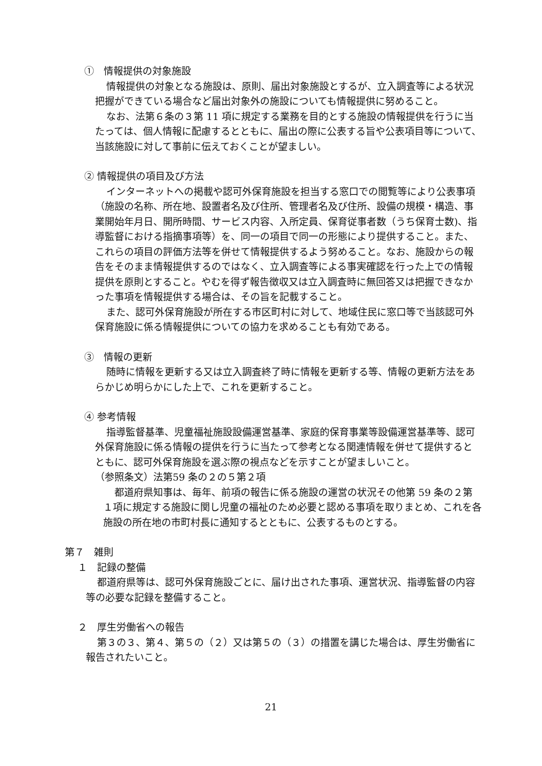①　情報提供の対象施設
情報提供の対象となる施設は、原則、届出対象施設とするが、立入調査等による状況把握ができている場合など届出対象外の施設についても情報提供に努めること。
なお、法第６条の３第 11 項に規定する業務を目的とする施設の情報提供を行うに当たっては、個人情報に配慮するとともに、届出の際に公表する旨や公表項目等について、当該施設に対して事前に伝えておくことが望ましい。
② 情報提供の項目及び方法
インターネットへの掲載や認可外保育施設を担当する窓口での閲覧等により公表事項（施設の名称、所在地、設置者名及び住所、管理者名及び住所、設備の規模・構造、事業開始年月日、開所時間、サービス内容、入所定員、保育従事者数（うち保育士数)、指導監督における指摘事項等）を、同一の項目で同一の形態により提供すること。また、これらの項目の評価方法等を併せて情報提供するよう努めること。なお、施設からの報告をそのまま情報提供するのではなく、立入調査等による事実確認を行った上での情報提供を原則とすること。やむを得ず報告徴収又は立入調査時に無回答又は把握できなかった事項を情報提供する場合は、その旨を記載すること。
また、認可外保育施設が所在する市区町村に対して、地域住民に窓口等で当該認可外保育施設に係る情報提供についての協力を求めることも有効である。
③　情報の更新
随時に情報を更新する又は立入調査終了時に情報を更新する等、情報の更新方法をあらかじめ明らかにした上で、これを更新すること。
④ 参考情報
指導監督基準、児童福祉施設設備運営基準、家庭的保育事業等設備運営基準等、認可外保育施設に係る情報の提供を行うに当たって参考となる関連情報を併せて提供するとともに、認可外保育施設を選ぶ際の視点などを示すことが望ましいこと。
（参照条文）法第59 条の２の５第２項
都道府県知事は、毎年、前項の報告に係る施設の運営の状況その他第 59 条の２第１項に規定する施設に関し児童の福祉のため必要と認める事項を取りまとめ、これを各施設の所在地の市町村長に通知するとともに、公表するものとする。
第７　雑則
１　記録の整備
都道府県等は、認可外保育施設ごとに、届け出された事項、運営状況、指導監督の内容等の必要な記録を整備すること。
２　厚生労働省への報告
第３の３、第４、第５の（２）又は第５の（３）の措置を講じた場合は、厚生労働省に報告されたいこと。
21